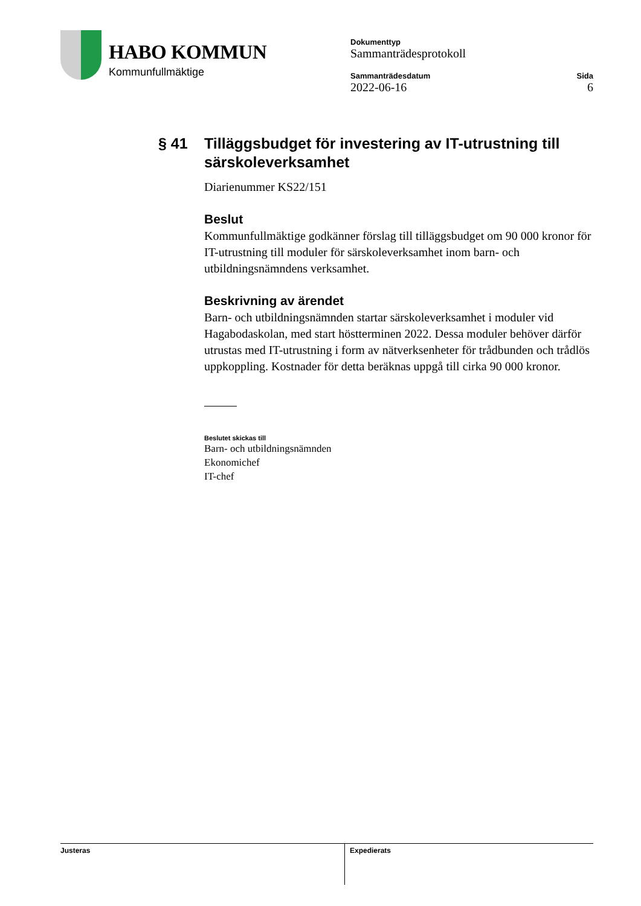HABO KOMMUN
Kommunfullmäktige
Dokumenttyp
Sammanträdesprotokoll
Sammanträdesdatum
2022-06-16
Sida
6
§ 41 Tilläggsbudget för investering av IT-utrustning till särskoleverksamhet
Diarienummer KS22/151
Beslut
Kommunfullmäktige godkänner förslag till tilläggsbudget om 90 000 kronor för IT-utrustning till moduler för särskoleverksamhet inom barn- och utbildningsnämndens verksamhet.
Beskrivning av ärendet
Barn- och utbildningsnämnden startar särskoleverksamhet i moduler vid Hagabodaskolan, med start höstterminen 2022. Dessa moduler behöver därför utrustas med IT-utrustning i form av nätverksenheter för trådbunden och trådlös uppkoppling. Kostnader för detta beräknas uppgå till cirka 90 000 kronor.
Beslutet skickas till
Barn- och utbildningsnämnden
Ekonomichef
IT-chef
Justeras Expedierats